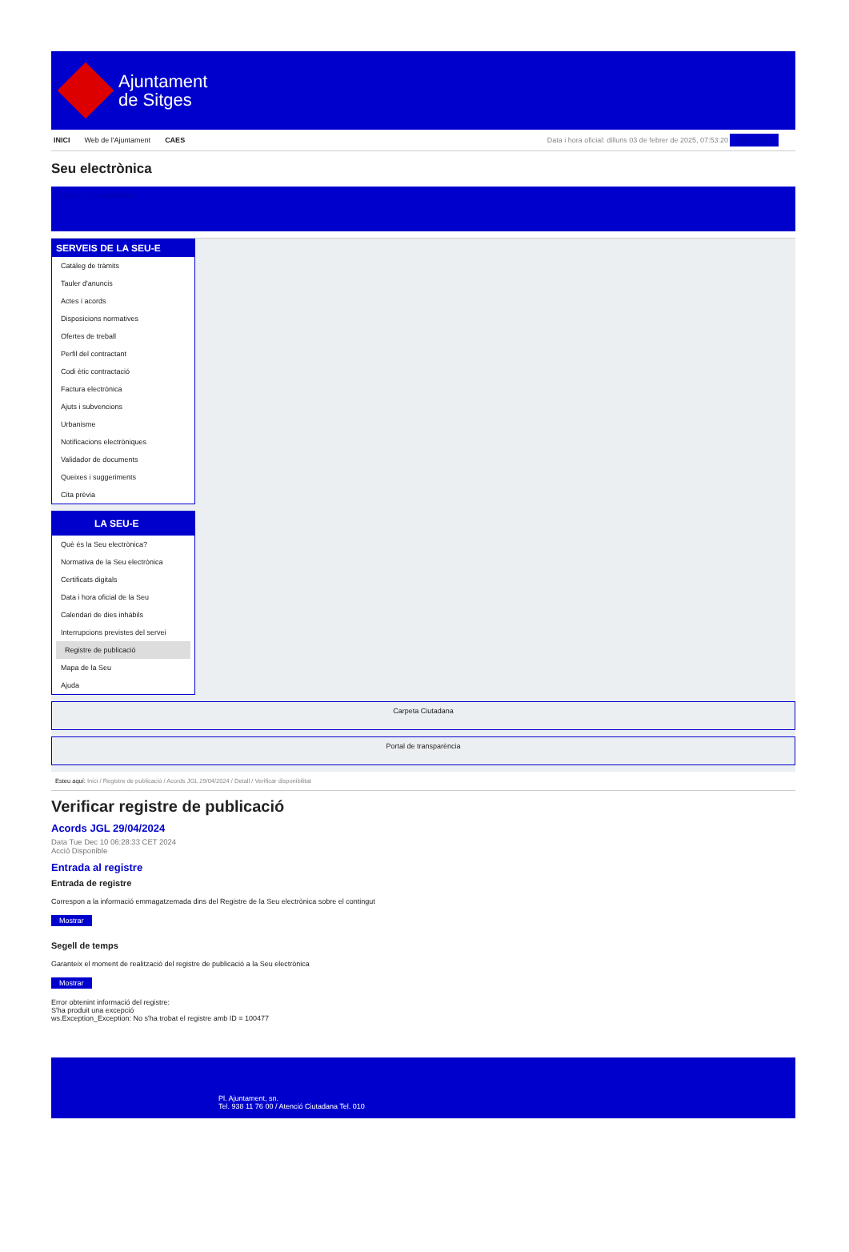Ajuntament
de Sitges
INICI Web de l'Ajuntament CAES Data i hora oficial: dilluns 03 de febrer de 2025, 07:53:20 Sincronitza
Seu electrònica
Obtenir còpia autèntica
SERVEIS DE LA SEU-E
Catàleg de tràmits
Tauler d'anuncis
Actes i acords
Disposicions normatives
Ofertes de treball
Perfil del contractant
Codi ètic contractació
Factura electrònica
Ajuts i subvencions
Urbanisme
Notificacions electròniques
Validador de documents
Queixes i suggeriments
Cita prèvia
LA SEU-E
Què és la Seu electrònica?
Normativa de la Seu electrònica
Certificats digitals
Data i hora oficial de la Seu
Calendari de dies inhàbils
Interrupcions previstes del servei
Registre de publicació
Mapa de la Seu
Ajuda
Carpeta Ciutadana
Portal de transparència
Esteu aquí: Inici / Registre de publicació / Acords JGL 29/04/2024 / Detall / Verificar disponibilitat
Verificar registre de publicació
Acords JGL 29/04/2024
Data Tue Dec 10 06:28:33 CET 2024
Acció Disponible
Entrada al registre
Entrada de registre
Correspon a la informació emmagatzemada dins del Registre de la Seu electrònica sobre el contingut
Mostrar
Segell de temps
Garanteix el moment de realització del registre de publicació a la Seu electrònica
Mostrar
Error obtenint informació del registre:
S'ha produit una excepció
ws.Exception_Exception: No s'ha trobat el registre amb ID = 100477
Pl. Ajuntament, sn.
Tel. 938 11 76 00 / Atenció Ciutadana Tel. 010